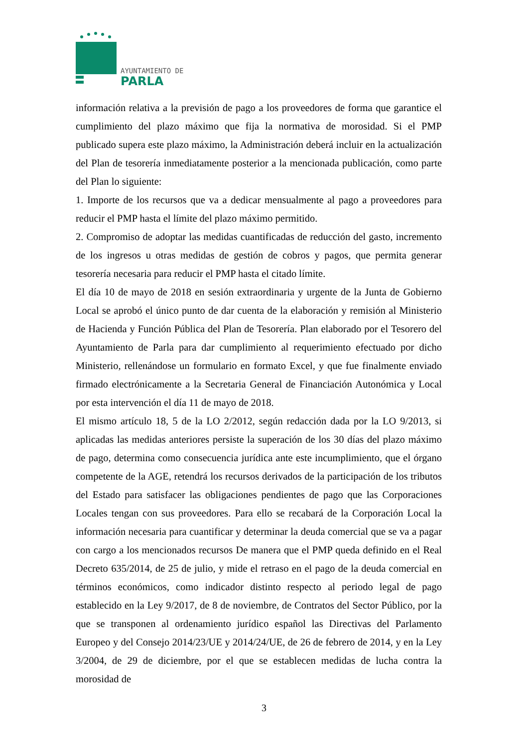AYUNTAMIENTO DE
PARLA
información relativa a la previsión de pago a los proveedores de forma que garantice el cumplimiento del plazo máximo que fija la normativa de morosidad. Si el PMP publicado supera este plazo máximo, la Administración deberá incluir en la actualización del Plan de tesorería inmediatamente posterior a la mencionada publicación, como parte del Plan lo siguiente:
1. Importe de los recursos que va a dedicar mensualmente al pago a proveedores para reducir el PMP hasta el límite del plazo máximo permitido.
2. Compromiso de adoptar las medidas cuantificadas de reducción del gasto, incremento de los ingresos u otras medidas de gestión de cobros y pagos, que permita generar tesorería necesaria para reducir el PMP hasta el citado límite.
El día 10 de mayo de 2018 en sesión extraordinaria y urgente de la Junta de Gobierno Local se aprobó el único punto de dar cuenta de la elaboración y remisión al Ministerio de Hacienda y Función Pública del Plan de Tesorería. Plan elaborado por el Tesorero del Ayuntamiento de Parla para dar cumplimiento al requerimiento efectuado por dicho Ministerio, rellenándose un formulario en formato Excel, y que fue finalmente enviado firmado electrónicamente a la Secretaria General de Financiación Autonómica y Local por esta intervención el día 11 de mayo de 2018.
El mismo artículo 18, 5 de la LO 2/2012, según redacción dada por la LO 9/2013, si aplicadas las medidas anteriores persiste la superación de los 30 días del plazo máximo de pago, determina como consecuencia jurídica ante este incumplimiento, que el órgano competente de la AGE, retendrá los recursos derivados de la participación de los tributos del Estado para satisfacer las obligaciones pendientes de pago que las Corporaciones Locales tengan con sus proveedores. Para ello se recabará de la Corporación Local la información necesaria para cuantificar y determinar la deuda comercial que se va a pagar con cargo a los mencionados recursos De manera que el PMP queda definido en el Real Decreto 635/2014, de 25 de julio, y mide el retraso en el pago de la deuda comercial en términos económicos, como indicador distinto respecto al periodo legal de pago establecido en la Ley 9/2017, de 8 de noviembre, de Contratos del Sector Público, por la que se transponen al ordenamiento jurídico español las Directivas del Parlamento Europeo y del Consejo 2014/23/UE y 2014/24/UE, de 26 de febrero de 2014, y en la Ley 3/2004, de 29 de diciembre, por el que se establecen medidas de lucha contra la morosidad de
3